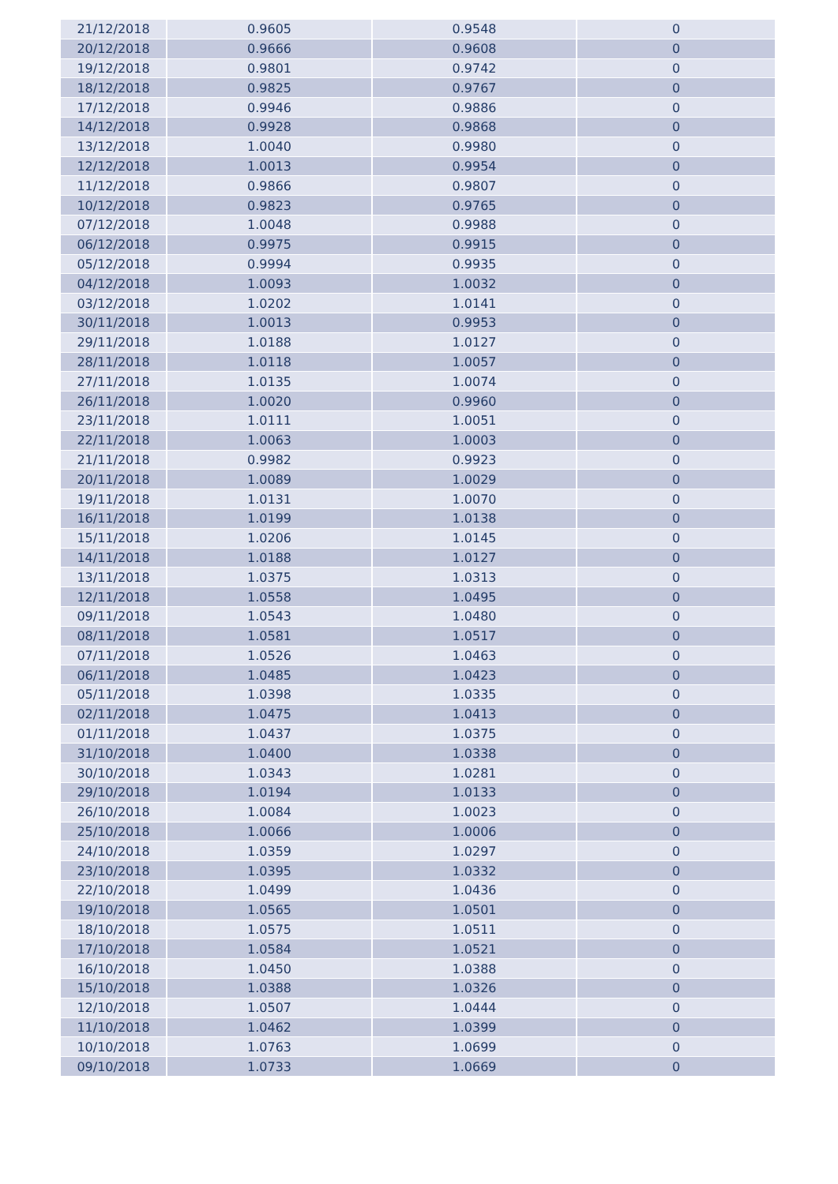| 21/12/2018 | 0.9605 | 0.9548 | 0 |
| 20/12/2018 | 0.9666 | 0.9608 | 0 |
| 19/12/2018 | 0.9801 | 0.9742 | 0 |
| 18/12/2018 | 0.9825 | 0.9767 | 0 |
| 17/12/2018 | 0.9946 | 0.9886 | 0 |
| 14/12/2018 | 0.9928 | 0.9868 | 0 |
| 13/12/2018 | 1.0040 | 0.9980 | 0 |
| 12/12/2018 | 1.0013 | 0.9954 | 0 |
| 11/12/2018 | 0.9866 | 0.9807 | 0 |
| 10/12/2018 | 0.9823 | 0.9765 | 0 |
| 07/12/2018 | 1.0048 | 0.9988 | 0 |
| 06/12/2018 | 0.9975 | 0.9915 | 0 |
| 05/12/2018 | 0.9994 | 0.9935 | 0 |
| 04/12/2018 | 1.0093 | 1.0032 | 0 |
| 03/12/2018 | 1.0202 | 1.0141 | 0 |
| 30/11/2018 | 1.0013 | 0.9953 | 0 |
| 29/11/2018 | 1.0188 | 1.0127 | 0 |
| 28/11/2018 | 1.0118 | 1.0057 | 0 |
| 27/11/2018 | 1.0135 | 1.0074 | 0 |
| 26/11/2018 | 1.0020 | 0.9960 | 0 |
| 23/11/2018 | 1.0111 | 1.0051 | 0 |
| 22/11/2018 | 1.0063 | 1.0003 | 0 |
| 21/11/2018 | 0.9982 | 0.9923 | 0 |
| 20/11/2018 | 1.0089 | 1.0029 | 0 |
| 19/11/2018 | 1.0131 | 1.0070 | 0 |
| 16/11/2018 | 1.0199 | 1.0138 | 0 |
| 15/11/2018 | 1.0206 | 1.0145 | 0 |
| 14/11/2018 | 1.0188 | 1.0127 | 0 |
| 13/11/2018 | 1.0375 | 1.0313 | 0 |
| 12/11/2018 | 1.0558 | 1.0495 | 0 |
| 09/11/2018 | 1.0543 | 1.0480 | 0 |
| 08/11/2018 | 1.0581 | 1.0517 | 0 |
| 07/11/2018 | 1.0526 | 1.0463 | 0 |
| 06/11/2018 | 1.0485 | 1.0423 | 0 |
| 05/11/2018 | 1.0398 | 1.0335 | 0 |
| 02/11/2018 | 1.0475 | 1.0413 | 0 |
| 01/11/2018 | 1.0437 | 1.0375 | 0 |
| 31/10/2018 | 1.0400 | 1.0338 | 0 |
| 30/10/2018 | 1.0343 | 1.0281 | 0 |
| 29/10/2018 | 1.0194 | 1.0133 | 0 |
| 26/10/2018 | 1.0084 | 1.0023 | 0 |
| 25/10/2018 | 1.0066 | 1.0006 | 0 |
| 24/10/2018 | 1.0359 | 1.0297 | 0 |
| 23/10/2018 | 1.0395 | 1.0332 | 0 |
| 22/10/2018 | 1.0499 | 1.0436 | 0 |
| 19/10/2018 | 1.0565 | 1.0501 | 0 |
| 18/10/2018 | 1.0575 | 1.0511 | 0 |
| 17/10/2018 | 1.0584 | 1.0521 | 0 |
| 16/10/2018 | 1.0450 | 1.0388 | 0 |
| 15/10/2018 | 1.0388 | 1.0326 | 0 |
| 12/10/2018 | 1.0507 | 1.0444 | 0 |
| 11/10/2018 | 1.0462 | 1.0399 | 0 |
| 10/10/2018 | 1.0763 | 1.0699 | 0 |
| 09/10/2018 | 1.0733 | 1.0669 | 0 |